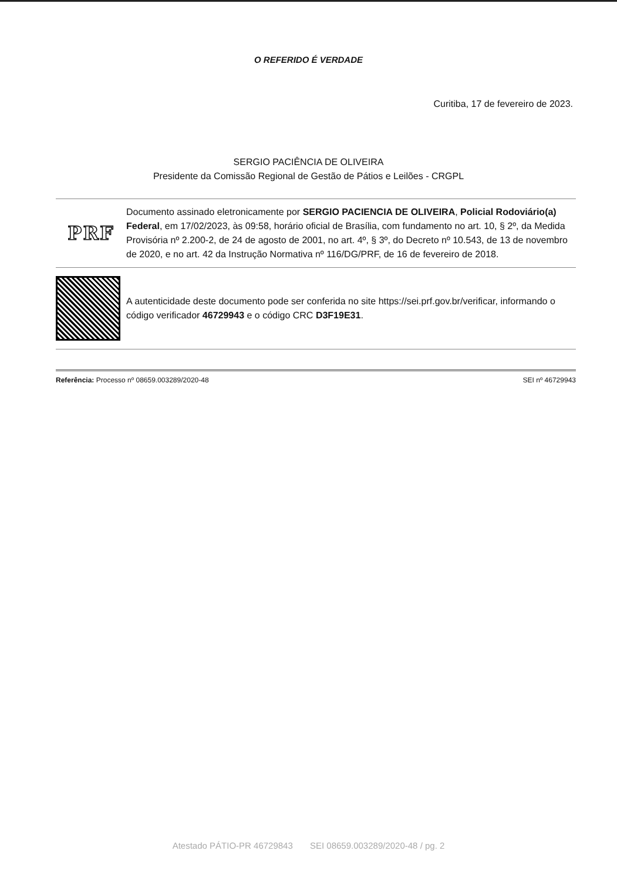O REFERIDO É VERDADE
Curitiba, 17 de fevereiro de 2023.
SERGIO PACIÊNCIA DE OLIVEIRA
Presidente da Comissão Regional de Gestão de Pátios e Leilões - CRGPL
PRF
Documento assinado eletronicamente por SERGIO PACIENCIA DE OLIVEIRA, Policial Rodoviário(a) Federal, em 17/02/2023, às 09:58, horário oficial de Brasília, com fundamento no art. 10, § 2º, da Medida Provisória nº 2.200-2, de 24 de agosto de 2001, no art. 4º, § 3º, do Decreto nº 10.543, de 13 de novembro de 2020, e no art. 42 da Instrução Normativa nº 116/DG/PRF, de 16 de fevereiro de 2018.
A autenticidade deste documento pode ser conferida no site https://sei.prf.gov.br/verificar, informando o código verificador 46729943 e o código CRC D3F19E31.
Referência: Processo nº 08659.003289/2020-48 SEI nº 46729943
Atestado PÁTIO-PR 46729843 SEI 08659.003289/2020-48 / pg. 2